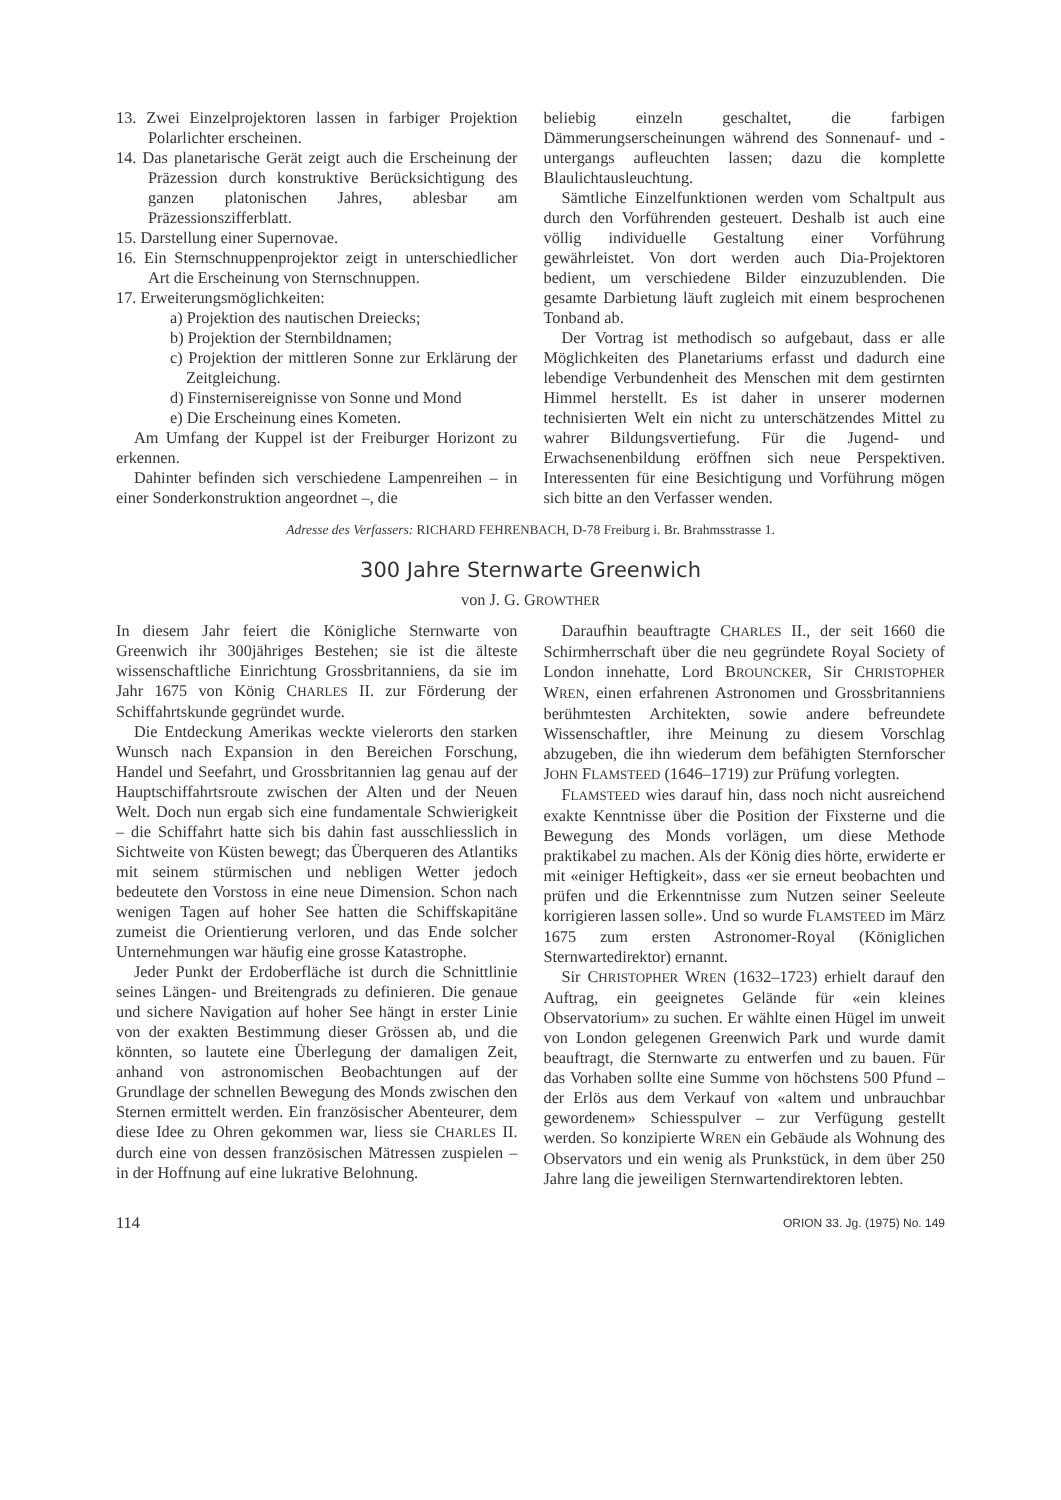13. Zwei Einzelprojektoren lassen in farbiger Projektion Polarlichter erscheinen.
14. Das planetarische Gerät zeigt auch die Erscheinung der Präzession durch konstruktive Berücksichtigung des ganzen platonischen Jahres, ablesbar am Präzessionszifferblatt.
15. Darstellung einer Supernovae.
16. Ein Sternschnuppenprojektor zeigt in unterschiedlicher Art die Erscheinung von Sternschnuppen.
17. Erweiterungsmöglichkeiten:
a) Projektion des nautischen Dreiecks;
b) Projektion der Sternbildnamen;
c) Projektion der mittleren Sonne zur Erklärung der Zeitgleichung.
d) Finsternisereignisse von Sonne und Mond
e) Die Erscheinung eines Kometen.
Am Umfang der Kuppel ist der Freiburger Horizont zu erkennen.
Dahinter befinden sich verschiedene Lampenreihen – in einer Sonderkonstruktion angeordnet –, die
beliebig einzeln geschaltet, die farbigen Dämmerungserscheinungen während des Sonnenauf- und -untergangs aufleuchten lassen; dazu die komplette Blaulichtausleuchtung.
Sämtliche Einzelfunktionen werden vom Schaltpult aus durch den Vorführenden gesteuert. Deshalb ist auch eine völlig individuelle Gestaltung einer Vorführung gewährleistet. Von dort werden auch Dia-Projektoren bedient, um verschiedene Bilder einzuzublenden. Die gesamte Darbietung läuft zugleich mit einem besprochenen Tonband ab.
Der Vortrag ist methodisch so aufgebaut, dass er alle Möglichkeiten des Planetariums erfasst und dadurch eine lebendige Verbundenheit des Menschen mit dem gestirnten Himmel herstellt. Es ist daher in unserer modernen technisierten Welt ein nicht zu unterschätzendes Mittel zu wahrer Bildungsvertiefung. Für die Jugend- und Erwachsenenbildung eröffnen sich neue Perspektiven. Interessenten für eine Besichtigung und Vorführung mögen sich bitte an den Verfasser wenden.
Adresse des Verfassers: RICHARD FEHRENBACH, D-78 Freiburg i. Br. Brahmsstrasse 1.
300 Jahre Sternwarte Greenwich
von J. G. GROWTHER
In diesem Jahr feiert die Königliche Sternwarte von Greenwich ihr 300jähriges Bestehen; sie ist die älteste wissenschaftliche Einrichtung Grossbritanniens, da sie im Jahr 1675 von König CHARLES II. zur Förderung der Schiffahrtskunde gegründet wurde.
Die Entdeckung Amerikas weckte vielerorts den starken Wunsch nach Expansion in den Bereichen Forschung, Handel und Seefahrt, und Grossbritannien lag genau auf der Hauptschiffahrtsroute zwischen der Alten und der Neuen Welt. Doch nun ergab sich eine fundamentale Schwierigkeit – die Schiffahrt hatte sich bis dahin fast ausschliesslich in Sichtweite von Küsten bewegt; das Überqueren des Atlantiks mit seinem stürmischen und nebligen Wetter jedoch bedeutete den Vorstoss in eine neue Dimension. Schon nach wenigen Tagen auf hoher See hatten die Schiffskapitäne zumeist die Orientierung verloren, und das Ende solcher Unternehmungen war häufig eine grosse Katastrophe.
Jeder Punkt der Erdoberfläche ist durch die Schnittlinie seines Längen- und Breitengrads zu definieren. Die genaue und sichere Navigation auf hoher See hängt in erster Linie von der exakten Bestimmung dieser Grössen ab, und die könnten, so lautete eine Überlegung der damaligen Zeit, anhand von astronomischen Beobachtungen auf der Grundlage der schnellen Bewegung des Monds zwischen den Sternen ermittelt werden. Ein französischer Abenteurer, dem diese Idee zu Ohren gekommen war, liess sie CHARLES II. durch eine von dessen französischen Mätressen zuspielen – in der Hoffnung auf eine lukrative Belohnung.
Daraufhin beauftragte CHARLES II., der seit 1660 die Schirmherrschaft über die neu gegründete Royal Society of London innehatte, Lord BROUNCKER, Sir CHRISTOPHER WREN, einen erfahrenen Astronomen und Grossbritanniens berühmtesten Architekten, sowie andere befreundete Wissenschaftler, ihre Meinung zu diesem Vorschlag abzugeben, die ihn wiederum dem befähigten Sternforscher JOHN FLAMSTEED (1646–1719) zur Prüfung vorlegten.
FLAMSTEED wies darauf hin, dass noch nicht ausreichend exakte Kenntnisse über die Position der Fixsterne und die Bewegung des Monds vorlägen, um diese Methode praktikabel zu machen. Als der König dies hörte, erwiderte er mit «einiger Heftigkeit», dass «er sie erneut beobachten und prüfen und die Erkenntnisse zum Nutzen seiner Seeleute korrigieren lassen solle». Und so wurde FLAMSTEED im März 1675 zum ersten Astronomer-Royal (Königlichen Sternwartedirektor) ernannt.
Sir CHRISTOPHER WREN (1632–1723) erhielt darauf den Auftrag, ein geeignetes Gelände für «ein kleines Observatorium» zu suchen. Er wählte einen Hügel im unweit von London gelegenen Greenwich Park und wurde damit beauftragt, die Sternwarte zu entwerfen und zu bauen. Für das Vorhaben sollte eine Summe von höchstens 500 Pfund – der Erlös aus dem Verkauf von «altem und unbrauchbar gewordenem» Schiesspulver – zur Verfügung gestellt werden. So konzipierte WREN ein Gebäude als Wohnung des Observators und ein wenig als Prunkstück, in dem über 250 Jahre lang die jeweiligen Sternwartendirektoren lebten.
114 ORION 33. Jg. (1975) No. 149